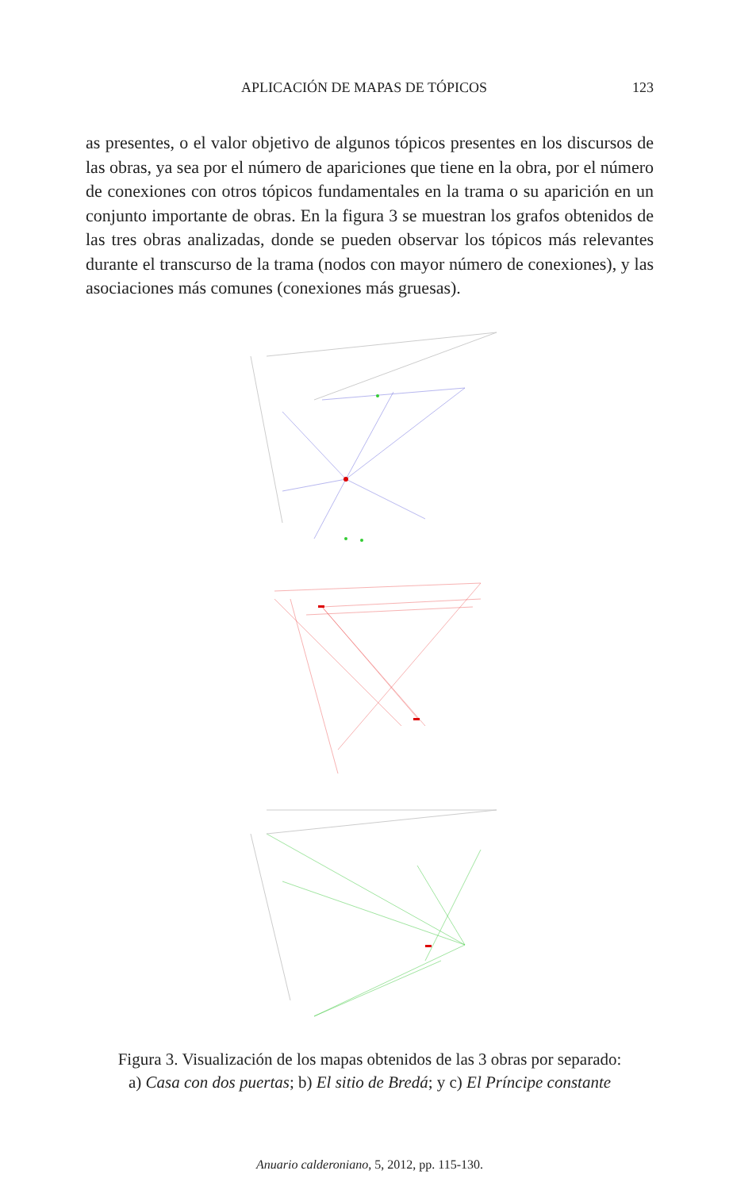APLICACIÓN DE MAPAS DE TÓPICOS 123
as presentes, o el valor objetivo de algunos tópicos presentes en los discursos de las obras, ya sea por el número de apariciones que tiene en la obra, por el número de conexiones con otros tópicos fundamentales en la trama o su aparición en un conjunto importante de obras. En la figura 3 se muestran los grafos obtenidos de las tres obras analizadas, donde se pueden observar los tópicos más relevantes durante el transcurso de la trama (nodos con mayor número de conexiones), y las asociaciones más comunes (conexiones más gruesas).
Figura 3. Visualización de los mapas obtenidos de las 3 obras por separado:
a) Casa con dos puertas; b) El sitio de Bredá; y c) El Príncipe constante
Anuario calderoniano, 5, 2012, pp. 115-130.